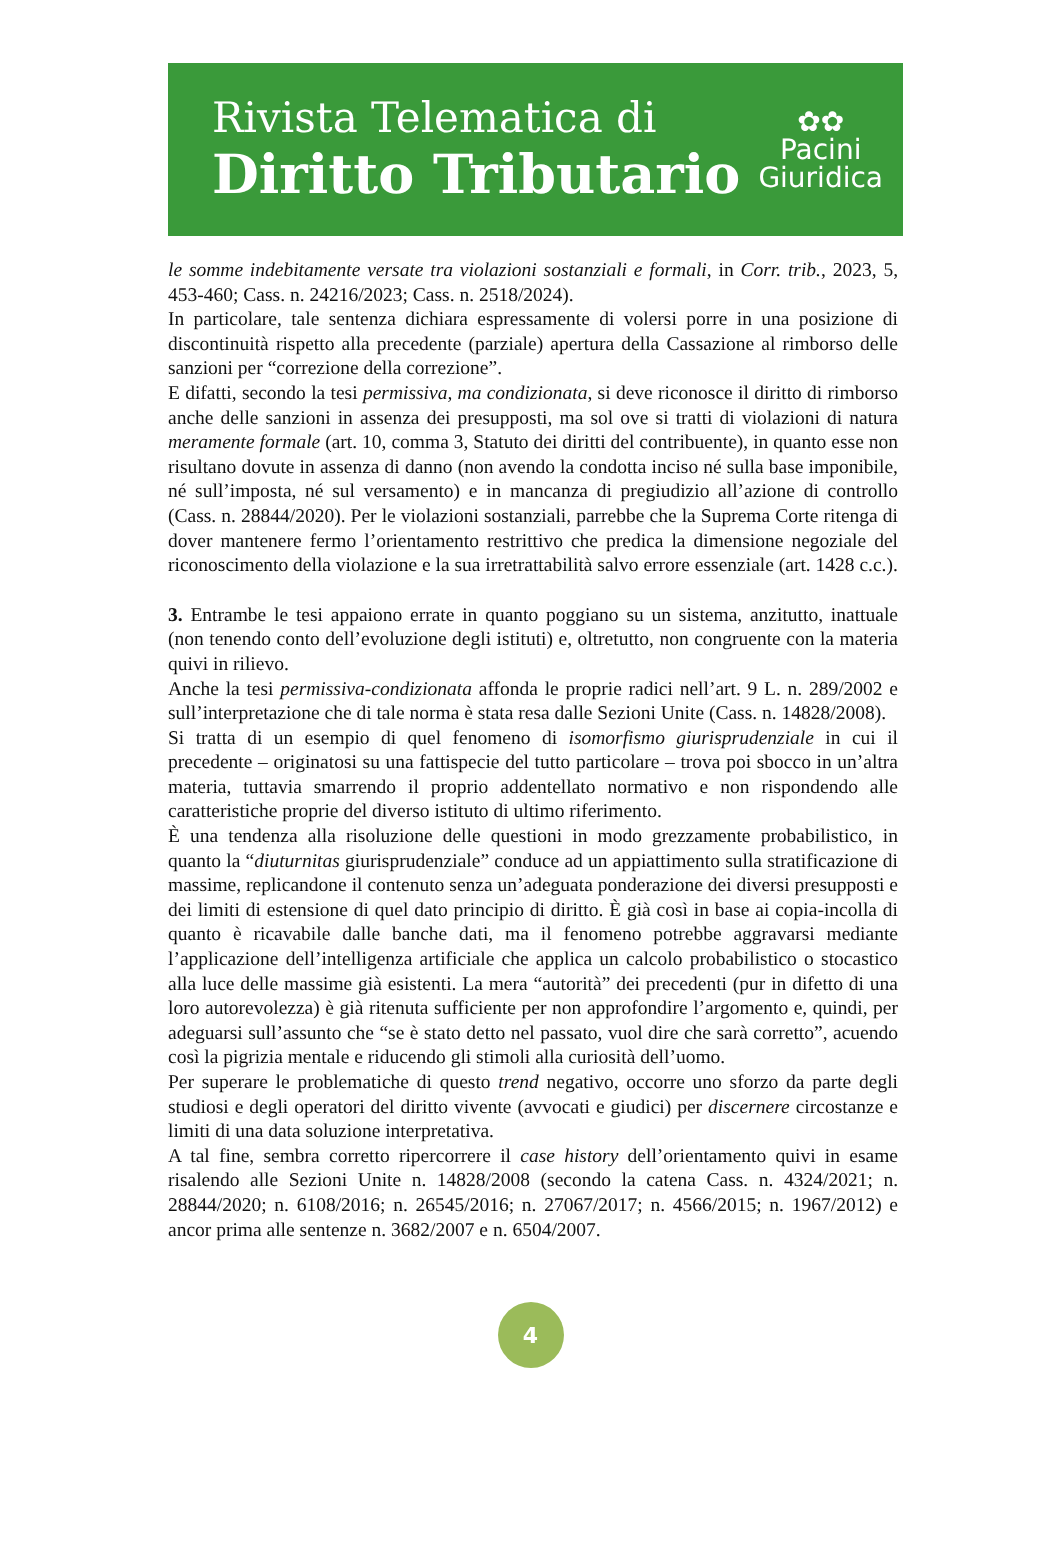Rivista Telematica di
Diritto Tributario
✿✿
Pacini
Giuridica
le somme indebitamente versate tra violazioni sostanziali e formali, in Corr. trib., 2023, 5, 453-460; Cass. n. 24216/2023; Cass. n. 2518/2024).
In particolare, tale sentenza dichiara espressamente di volersi porre in una posizione di discontinuità rispetto alla precedente (parziale) apertura della Cassazione al rimborso delle sanzioni per “correzione della correzione”.
E difatti, secondo la tesi permissiva, ma condizionata, si deve riconosce il diritto di rimborso anche delle sanzioni in assenza dei presupposti, ma sol ove si tratti di violazioni di natura meramente formale (art. 10, comma 3, Statuto dei diritti del contribuente), in quanto esse non risultano dovute in assenza di danno (non avendo la condotta inciso né sulla base imponibile, né sull’imposta, né sul versamento) e in mancanza di pregiudizio all’azione di controllo (Cass. n. 28844/2020). Per le violazioni sostanziali, parrebbe che la Suprema Corte ritenga di dover mantenere fermo l’orientamento restrittivo che predica la dimensione negoziale del riconoscimento della violazione e la sua irretrattabilità salvo errore essenziale (art. 1428 c.c.).
3. Entrambe le tesi appaiono errate in quanto poggiano su un sistema, anzitutto, inattuale (non tenendo conto dell’evoluzione degli istituti) e, oltretutto, non congruente con la materia quivi in rilievo.
Anche la tesi permissiva-condizionata affonda le proprie radici nell’art. 9 L. n. 289/2002 e sull’interpretazione che di tale norma è stata resa dalle Sezioni Unite (Cass. n. 14828/2008).
Si tratta di un esempio di quel fenomeno di isomorfismo giurisprudenziale in cui il precedente – originatosi su una fattispecie del tutto particolare – trova poi sbocco in un’altra materia, tuttavia smarrendo il proprio addentellato normativo e non rispondendo alle caratteristiche proprie del diverso istituto di ultimo riferimento.
È una tendenza alla risoluzione delle questioni in modo grezzamente probabilistico, in quanto la “diuturnitas giurisprudenziale” conduce ad un appiattimento sulla stratificazione di massime, replicandone il contenuto senza un’adeguata ponderazione dei diversi presupposti e dei limiti di estensione di quel dato principio di diritto. È già così in base ai copia-incolla di quanto è ricavabile dalle banche dati, ma il fenomeno potrebbe aggravarsi mediante l’applicazione dell’intelligenza artificiale che applica un calcolo probabilistico o stocastico alla luce delle massime già esistenti. La mera “autorità” dei precedenti (pur in difetto di una loro autorevolezza) è già ritenuta sufficiente per non approfondire l’argomento e, quindi, per adeguarsi sull’assunto che “se è stato detto nel passato, vuol dire che sarà corretto”, acuendo così la pigrizia mentale e riducendo gli stimoli alla curiosità dell’uomo.
Per superare le problematiche di questo trend negativo, occorre uno sforzo da parte degli studiosi e degli operatori del diritto vivente (avvocati e giudici) per discernere circostanze e limiti di una data soluzione interpretativa.
A tal fine, sembra corretto ripercorrere il case history dell’orientamento quivi in esame risalendo alle Sezioni Unite n. 14828/2008 (secondo la catena Cass. n. 4324/2021; n. 28844/2020; n. 6108/2016; n. 26545/2016; n. 27067/2017; n. 4566/2015; n. 1967/2012) e ancor prima alle sentenze n. 3682/2007 e n. 6504/2007.
4